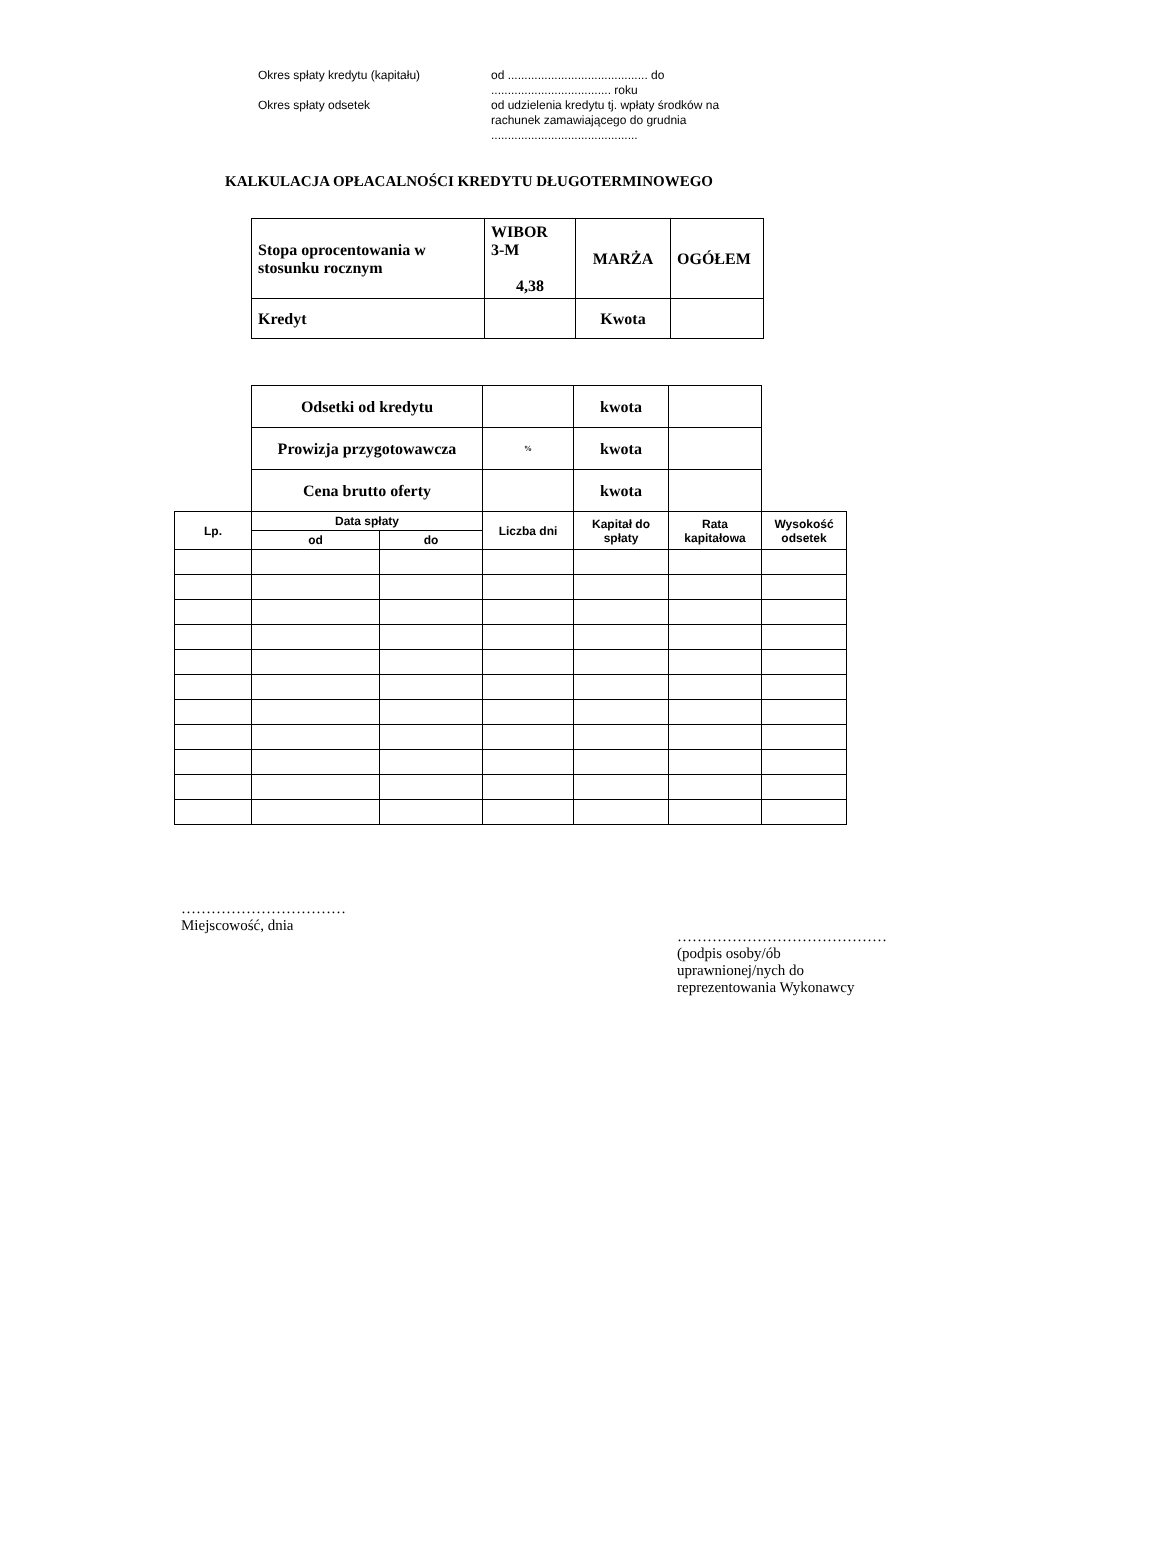Okres spłaty kredytu (kapitału)
od .......................................... do
.................................... roku
Okres spłaty odsetek
od udzielenia kredytu tj. wpłaty środków na rachunek zamawiającego do grudnia
............................................
KALKULACJA OPŁACALNOŚCI KREDYTU DŁUGOTERMINOWEGO
| Stopa oprocentowania w stosunku rocznym | WIBOR 3-M 4,38 | MARŻA | OGÓŁEM |
| Kredyt | | Kwota | |
| | Odsetki od kredytu | | | kwota | | |
| | Prowizja przygotowawcza | | % | kwota | | |
| | Cena brutto oferty | | | kwota | | |
| Lp. | Data spłaty | | Liczba dni | Kapitał do spłaty | Rata kapitałowa | Wysokość odsetek |
| | od | do | | | | |
……………………………
Miejscowość, dnia
……………………………………
(podpis osoby/ób
uprawnionej/nych do
reprezentowania Wykonawcy